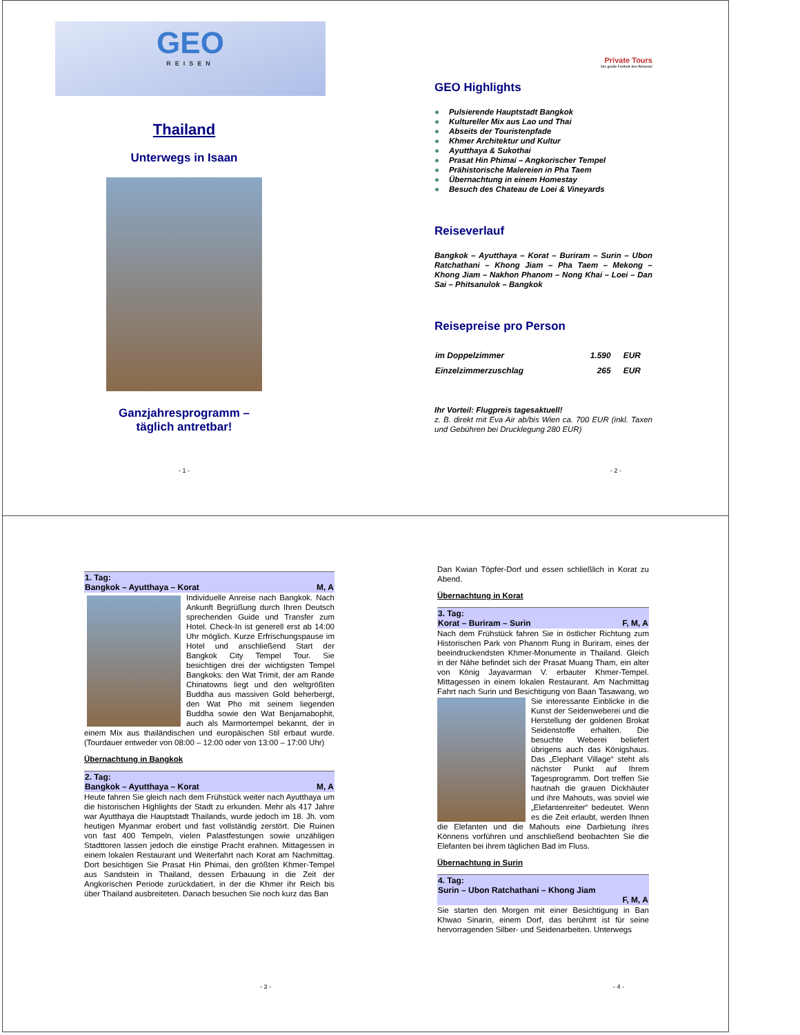GEO
REISEN
Thailand
Unterwegs in Isaan
Ganzjahresprogramm –
täglich antretbar!
- 1 -
Private Tours
Die große Freiheit des Reisens!
GEO Highlights
● Pulsierende Hauptstadt Bangkok
● Kultureller Mix aus Lao und Thai
● Abseits der Touristenpfade
● Khmer Architektur und Kultur
● Ayutthaya & Sukothai
● Prasat Hin Phimai – Angkorischer Tempel
● Prähistorische Malereien in Pha Taem
● Übernachtung in einem Homestay
● Besuch des Chateau de Loei & Vineyards
Reiseverlauf
Bangkok – Ayutthaya – Korat – Buriram – Surin – Ubon Ratchathani – Khong Jiam – Pha Taem – Mekong – Khong Jiam – Nakhon Phanom – Nong Khai – Loei – Dan Sai – Phitsanulok – Bangkok
Reisepreise pro Person
| im Doppelzimmer | 1.590 | EUR |
| Einzelzimmerzuschlag | 265 | EUR |
Ihr Vorteil: Flugpreis tagesaktuell!
z. B. direkt mit Eva Air ab/bis Wien ca. 700 EUR (inkl. Taxen und Gebühren bei Drucklegung 280 EUR)
- 2 -
1. Tag:
Bangkok – Ayutthaya – Korat M, A
Individuelle Anreise nach Bangkok. Nach Ankunft Begrüßung durch Ihren Deutsch sprechenden Guide und Transfer zum Hotel. Check-In ist generell erst ab 14:00 Uhr möglich. Kurze Erfrischungspause im Hotel und anschließend Start der Bangkok City Tempel Tour. Sie besichtigen drei der wichtigsten Tempel Bangkoks: den Wat Trimit, der am Rande Chinatowns liegt und den weltgrößten Buddha aus massiven Gold beherbergt, den Wat Pho mit seinem liegenden Buddha sowie den Wat Benjamabophit, auch als Marmortempel bekannt, der in einem Mix aus thailändischen und europäischen Stil erbaut wurde. (Tourdauer entweder von 08:00 – 12:00 oder von 13:00 – 17:00 Uhr)
Übernachtung in Bangkok
2. Tag:
Bangkok – Ayutthaya – Korat M, A
Heute fahren Sie gleich nach dem Frühstück weiter nach Ayutthaya um die historischen Highlights der Stadt zu erkunden. Mehr als 417 Jahre war Ayutthaya die Hauptstadt Thailands, wurde jedoch im 18. Jh. vom heutigen Myanmar erobert und fast vollständig zerstört. Die Ruinen von fast 400 Tempeln, vielen Palastfestungen sowie unzähligen Stadttoren lassen jedoch die einstige Pracht erahnen. Mittagessen in einem lokalen Restaurant und Weiterfahrt nach Korat am Nachmittag. Dort besichtigen Sie Prasat Hin Phimai, den größten Khmer-Tempel aus Sandstein in Thailand, dessen Erbauung in die Zeit der Angkorischen Periode zurückdatiert, in der die Khmer ihr Reich bis über Thailand ausbreiteten. Danach besuchen Sie noch kurz das Ban
- 3 -
Dan Kwian Töpfer-Dorf und essen schließlich in Korat zu Abend.
Übernachtung in Korat
3. Tag:
Korat – Buriram – Surin F, M, A
Nach dem Frühstück fahren Sie in östlicher Richtung zum Historischen Park von Phanom Rung in Buriram, eines der beeindruckendsten Khmer-Monumente in Thailand. Gleich in der Nähe befindet sich der Prasat Muang Tham, ein alter von König Jayavarman V. erbauter Khmer-Tempel. Mittagessen in einem lokalen Restaurant. Am Nachmittag Fahrt nach Surin und Besichtigung von Baan Tasawang, wo Sie interessante Einblicke in die Kunst der Seidenweberei und die Herstellung der goldenen Brokat Seidenstoffe erhalten. Die besuchte Weberei beliefert übrigens auch das Königshaus. Das „Elephant Village“ steht als nächster Punkt auf Ihrem Tagesprogramm. Dort treffen Sie hautnah die grauen Dickhäuter und ihre Mahouts, was soviel wie „Elefantenreiter“ bedeutet. Wenn es die Zeit erlaubt, werden Ihnen die Elefanten und die Mahouts eine Darbietung ihres Könnens vorführen und anschließend beobachten Sie die Elefanten bei ihrem täglichen Bad im Fluss.
Übernachtung in Surin
4. Tag:
Surin – Ubon Ratchathani – Khong Jiam
F, M, A
Sie starten den Morgen mit einer Besichtigung in Ban Khwao Sinarin, einem Dorf, das berühmt ist für seine hervorragenden Silber- und Seidenarbeiten. Unterwegs
- 4 -